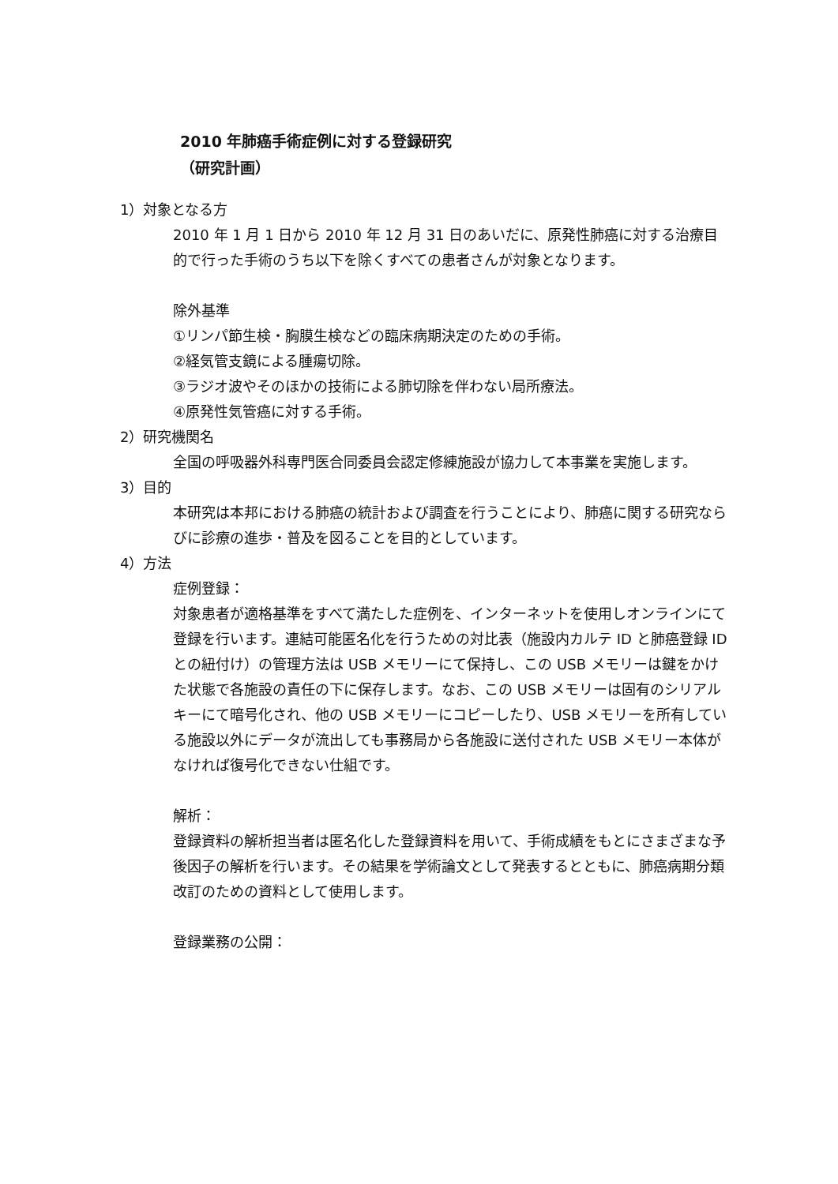2010 年肺癌手術症例に対する登録研究
（研究計画）
1）対象となる方
2010 年 1 月 1 日から 2010 年 12 月 31 日のあいだに、原発性肺癌に対する治療目的で行った手術のうち以下を除くすべての患者さんが対象となります。
除外基準
①リンパ節生検・胸膜生検などの臨床病期決定のための手術。
②経気管支鏡による腫瘍切除。
③ラジオ波やそのほかの技術による肺切除を伴わない局所療法。
④原発性気管癌に対する手術。
2）研究機関名
全国の呼吸器外科専門医合同委員会認定修練施設が協力して本事業を実施します。
3）目的
本研究は本邦における肺癌の統計および調査を行うことにより、肺癌に関する研究ならびに診療の進歩・普及を図ることを目的としています。
4）方法
症例登録：
対象患者が適格基準をすべて満たした症例を、インターネットを使用しオンラインにて登録を行います。連結可能匿名化を行うための対比表（施設内カルテ ID と肺癌登録 ID との紐付け）の管理方法は USB メモリーにて保持し、この USB メモリーは鍵をかけた状態で各施設の責任の下に保存します。なお、この USB メモリーは固有のシリアルキーにて暗号化され、他の USB メモリーにコピーしたり、USB メモリーを所有している施設以外にデータが流出しても事務局から各施設に送付された USB メモリー本体がなければ復号化できない仕組です。
解析：
登録資料の解析担当者は匿名化した登録資料を用いて、手術成績をもとにさまざまな予後因子の解析を行います。その結果を学術論文として発表するとともに、肺癌病期分類改訂のための資料として使用します。
登録業務の公開：